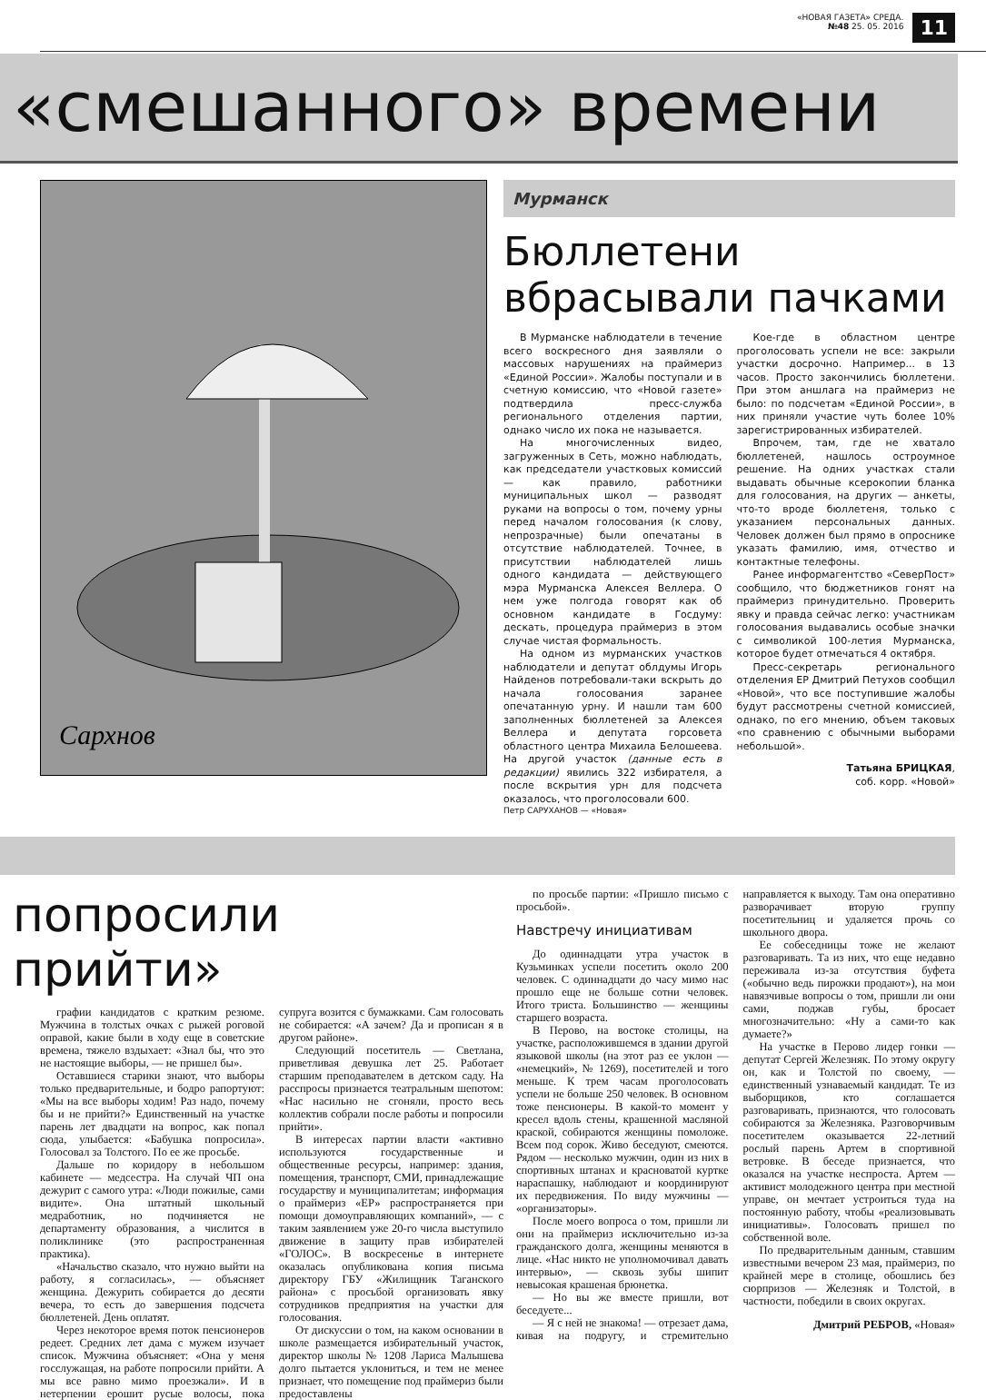«НОВАЯ ГАЗЕТА» СРЕДА.
№48 25. 05. 2016
11
«смешанного» времени
Сархнов
Мурманск
Бюллетени вбрасывали пачками
В Мурманске наблюдатели в течение всего воскресного дня заявляли о массовых нарушениях на праймериз «Единой России». Жалобы поступали и в счетную комиссию, что «Новой газете» подтвердила пресс-служба регионального отделения партии, однако число их пока не называется.
На многочисленных видео, загруженных в Сеть, можно наблюдать, как председатели участковых комиссий — как правило, работники муниципальных школ — разводят руками на вопросы о том, почему урны перед началом голосования (к слову, непрозрачные) были опечатаны в отсутствие наблюдателей. Точнее, в присутствии наблюдателей лишь одного кандидата — действующего мэра Мурманска Алексея Веллера. О нем уже полгода говорят как об основном кандидате в Госдуму: дескать, процедура праймериз в этом случае чистая формальность.
На одном из мурманских участков наблюдатели и депутат облдумы Игорь Найденов потребовали-таки вскрыть до начала голосования заранее опечатанную урну. И нашли там 600 заполненных бюллетеней за Алексея Веллера и депутата горсовета областного центра Михаила Белошеева. На другой участок (данные есть в редакции) явились 322 избирателя, а после вскрытия урн для подсчета оказалось, что проголосовали 600.
Кое-где в областном центре проголосовать успели не все: закрыли участки досрочно. Например... в 13 часов. Просто закончились бюллетени. При этом аншлага на праймериз не было: по подсчетам «Единой России», в них приняли участие чуть более 10% зарегистрированных избирателей.
Впрочем, там, где не хватало бюллетеней, нашлось остроумное решение. На одних участках стали выдавать обычные ксерокопии бланка для голосования, на других — анкеты, что-то вроде бюллетеня, только с указанием персональных данных. Человек должен был прямо в опроснике указать фамилию, имя, отчество и контактные телефоны.
Ранее информагентство «СеверПост» сообщило, что бюджетников гонят на праймериз принудительно. Проверить явку и правда сейчас легко: участникам голосования выдавались особые значки с символикой 100-летия Мурманска, которое будет отмечаться 4 октября.
Пресс-секретарь регионального отделения ЕР Дмитрий Петухов сообщил «Новой», что все поступившие жалобы будут рассмотрены счетной комиссией, однако, по его мнению, объем таковых «по сравнению с обычными выборами небольшой».
Татьяна БРИЦКАЯ,
соб. корр. «Новой»
Петр САРУХАНОВ — «Новая»
попросили прийти»
графии кандидатов с кратким резюме. Мужчина в толстых очках с рыжей роговой оправой, какие были в ходу еще в советские времена, тяжело вздыхает: «Знал бы, что это не настоящие выборы, — не пришел бы».
Оставшиеся старики знают, что выборы только предварительные, и бодро рапортуют: «Мы на все выборы ходим! Раз надо, почему бы и не прийти?» Единственный на участке парень лет двадцати на вопрос, как попал сюда, улыбается: «Бабушка попросила». Голосовал за Толстого. По ее же просьбе.
Дальше по коридору в небольшом кабинете — медсестра. На случай ЧП она дежурит с самого утра: «Люди пожилые, сами видите». Она штатный школьный медработник, но подчиняется не департаменту образования, а числится в поликлинике (это распространенная практика).
«Начальство сказало, что нужно выйти на работу, я согласилась», — объясняет женщина. Дежурить собирается до десяти вечера, то есть до завершения подсчета бюллетеней. День оплатят.
Через некоторое время поток пенсионеров редеет. Средних лет дама с мужем изучает список. Мужчина объясняет: «Она у меня госслужащая, на работе попросили прийти. А мы все равно мимо проезжали». И в нетерпении ерошит русые волосы, пока супруга возится с бумажками. Сам голосовать не собирается: «А зачем? Да и прописан я в другом районе».
Следующий посетитель — Светлана, приветливая девушка лет 25. Работает старшим преподавателем в детском саду. На расспросы признается театральным шепотом: «Нас насильно не сгоняли, просто весь коллектив собрали после работы и попросили прийти».
В интересах партии власти «активно используются государственные и общественные ресурсы, например: здания, помещения, транспорт, СМИ, принадлежащие государству и муниципалитетам; информация о праймериз «ЕР» распространяется при помощи домоуправляющих компаний», — с таким заявлением уже 20-го числа выступило движение в защиту прав избирателей «ГОЛОС». В воскресенье в интернете оказалась опубликована копия письма директору ГБУ «Жилищник Таганского района» с просьбой организовать явку сотрудников предприятия на участки для голосования.
От дискуссии о том, на каком основании в школе размещается избирательный участок, директор школы № 1208 Лариса Малышева долго пытается уклониться, и тем не менее признает, что помещение под праймериз были предоставлены
по просьбе партии: «Пришло письмо с просьбой».
Навстречу инициативам
До одиннадцати утра участок в Кузьминках успели посетить около 200 человек. С одиннадцати до часу мимо нас прошло еще не больше сотни человек. Итого триста. Большинство — женщины старшего возраста.
В Перово, на востоке столицы, на участке, расположившемся в здании другой языковой школы (на этот раз ее уклон — «немецкий», № 1269), посетителей и того меньше. К трем часам проголосовать успели не больше 250 человек. В основном тоже пенсионеры. В какой-то момент у кресел вдоль стены, крашенной масляной краской, собираются женщины помоложе. Всем под сорок. Живо беседуют, смеются. Рядом — несколько мужчин, один из них в спортивных штанах и красноватой куртке нараспашку, наблюдают и координируют их передвижения. По виду мужчины — «организаторы».
После моего вопроса о том, пришли ли они на праймериз исключительно из-за гражданского долга, женщины меняются в лице. «Нас никто не уполномочивал давать интервью», — сквозь зубы шипит невысокая крашеная брюнетка.
— Но вы же вместе пришли, вот беседуете...
— Я с ней не знакома! — отрезает дама, кивая на подругу, и стремительно направляется к выходу. Там она оперативно разворачивает вторую группу посетительниц и удаляется прочь со школьного двора.
Ее собеседницы тоже не желают разговаривать. Та из них, что еще недавно переживала из-за отсутствия буфета («обычно ведь пирожки продают»), на мои навязчивые вопросы о том, пришли ли они сами, поджав губы, бросает многозначительно: «Ну а сами-то как думаете?»
На участке в Перово лидер гонки — депутат Сергей Железняк. По этому округу он, как и Толстой по своему, — единственный узнаваемый кандидат. Те из выборщиков, кто соглашается разговаривать, признаются, что голосовать собираются за Железняка. Разговорчивым посетителем оказывается 22-летний рослый парень Артем в спортивной ветровке. В беседе признается, что оказался на участке неспроста. Артем — активист молодежного центра при местной управе, он мечтает устроиться туда на постоянную работу, чтобы «реализовывать инициативы». Голосовать пришел по собственной воле.
По предварительным данным, ставшим известными вечером 23 мая, праймериз, по крайней мере в столице, обошлись без сюрпризов — Железняк и Толстой, в частности, победили в своих округах.
Дмитрий РЕБРОВ, «Новая»